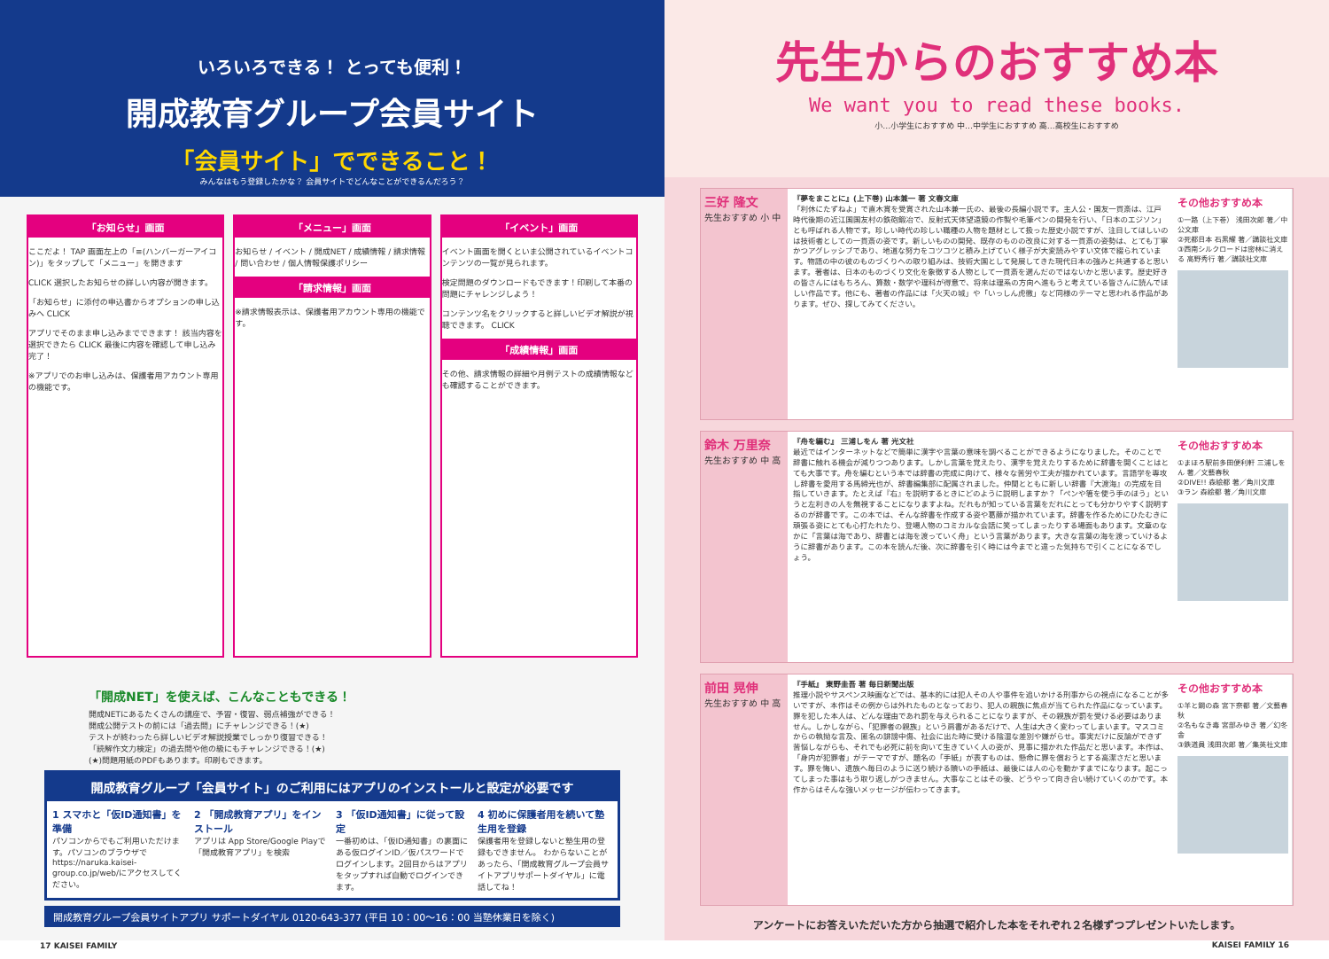いろいろできる！ とっても便利！
開成教育グループ会員サイト
「会員サイト」でできること！
みんなはもう登録したかな？ 会員サイトでどんなことができるんだろう？
「お知らせ」画面
ここだよ！ TAP 画面左上の「≡(ハンバーガーアイコン)」をタップして「メニュー」を開きます
CLICK 選択したお知らせの詳しい内容が開きます。
「お知らせ」に添付の申込書からオプションの申し込みへ CLICK
アプリでそのまま申し込みまでできます！ 該当内容を選択できたら CLICK 最後に内容を確認して申し込み完了！
※アプリでのお申し込みは、保護者用アカウント専用の機能です。
「メニュー」画面
お知らせ / イベント / 開成NET / 成績情報 / 請求情報 / 問い合わせ / 個人情報保護ポリシー
「請求情報」画面
※請求情報表示は、保護者用アカウント専用の機能です。
「イベント」画面
イベント画面を開くといま公開されているイベントコンテンツの一覧が見られます。
検定問題のダウンロードもできます！印刷して本番の問題にチャレンジしよう！
コンテンツ名をクリックすると詳しいビデオ解説が視聴できます。 CLICK
「成績情報」画面
その他、請求情報の詳細や月例テストの成績情報なども確認することができます。
「開成NET」を使えば、こんなこともできる！
開成NETにあるたくさんの講座で、予習・復習、弱点補強ができる！
開成公開テストの前には「過去問」にチャレンジできる！(★)
テストが終わったら詳しいビデオ解説授業でしっかり復習できる！
「読解作文力検定」の過去問や他の級にもチャレンジできる！(★)
(★)問題用紙のPDFもあります。印刷もできます。
開成教育グループ「会員サイト」のご利用にはアプリのインストールと設定が必要です
1 スマホと「仮ID通知書」を準備
パソコンからでもご利用いただけます。パソコンのブラウザで https://naruka.kaisei-group.co.jp/web/にアクセスしてください。
2 「開成教育アプリ」をインストール
アプリは App Store/Google Playで「開成教育アプリ」を検索
3 「仮ID通知書」に従って設定
一番初めは、「仮ID通知書」の裏面にある仮ログインID／仮パスワードでログインします。2回目からはアプリをタップすれば自動でログインできます。
4 初めに保護者用を続いて塾生用を登録
保護者用を登録しないと塾生用の登録もできません。 わからないことがあったら、「開成教育グループ会員サイトアプリサポートダイヤル」に電話してね！
開成教育グループ会員サイトアプリ サポートダイヤル 0120-643-377 (平日 10：00～16：00 当塾休業日を除く)
17 KAISEI FAMILY
先生からのおすすめ本
We want you to read these books.
小…小学生におすすめ 中…中学生におすすめ 高…高校生におすすめ
三好 隆文
先生おすすめ 小 中
『夢をまことに』(上下巻) 山本兼一 著 文春文庫
「利休にたずねよ」で直木賞を受賞された山本兼一氏の、最後の長編小説です。主人公・国友一貫斎は、江戸時代後期の近江国国友村の鉄砲鍛冶で、反射式天体望遠鏡の作製や毛筆ペンの開発を行い、「日本のエジソン」とも呼ばれる人物です。珍しい時代の珍しい職種の人物を題材として扱った歴史小説ですが、注目してほしいのは技術者としての一貫斎の姿です。新しいものの開発、既存のものの改良に対する一貫斎の姿勢は、とても丁寧かつアグレッシブであり、地道な努力をコツコツと積み上げていく様子が大変読みやすい文体で綴られています。物語の中の彼のものづくりへの取り組みは、技術大国として発展してきた現代日本の強みと共通すると思います。著者は、日本のものづくり文化を象徴する人物として一貫斎を選んだのではないかと思います。歴史好きの皆さんにはもちろん、算数・数学や理科が得意で、将来は理系の方向へ進もうと考えている皆さんに読んでほしい作品です。他にも、著者の作品には「火天の城」や「いっしん虎徹」など同様のテーマと思われる作品があります。ぜひ、探してみてください。
その他おすすめ本
①一路（上下巻） 浅田次郎 著／中公文庫
②死都日本 石黒耀 著／講談社文庫
③西南シルクロードは密林に消える 高野秀行 著／講談社文庫
鈴木 万里奈
先生おすすめ 中 高
『舟を編む』 三浦しをん 著 光文社
最近ではインターネットなどで簡単に漢字や言葉の意味を調べることができるようになりました。そのことで辞書に触れる機会が減りつつあります。しかし言葉を覚えたり、漢字を覚えたりするために辞書を開くことはとても大事です。舟を編むという本では辞書の完成に向けて、様々な苦労や工夫が描かれています。言語学を専攻し辞書を愛用する馬締光也が、辞書編集部に配属されました。仲間とともに新しい辞書『大渡海』の完成を目指していきます。たとえば『右』を説明するときにどのように説明しますか？「ペンや箸を使う手のほう」というと左利きの人を無視することになりますよね。だれもが知っている言葉をだれにとっても分かりやすく説明するのが辞書です。この本では、そんな辞書を作成する姿や葛藤が描かれています。辞書を作るためにひたむきに頑張る姿にとても心打たれたり、登場人物のコミカルな会話に笑ってしまったりする場面もあります。文章のなかに「言葉は海であり、辞書とは海を渡っていく舟」という言葉があります。大きな言葉の海を渡っていけるように辞書があります。この本を読んだ後、次に辞書を引く時には今までと違った気持ちで引くことになるでしょう。
その他おすすめ本
①まほろ駅前多田便利軒 三浦しをん 著／文藝春秋
②DIVE!! 森絵都 著／角川文庫
③ラン 森絵都 著／角川文庫
前田 晃伸
先生おすすめ 中 高
『手紙』 東野圭吾 著 毎日新聞出版
推理小説やサスペンス映画などでは、基本的には犯人その人や事件を追いかける刑事からの視点になることが多いですが、本作はその例からは外れたものとなっており、犯人の親族に焦点が当てられた作品になっています。罪を犯した本人は、どんな理由であれ罰を与えられることになりますが、その親族が罰を受ける必要はありません。しかしながら、「犯罪者の親族」という肩書があるだけで、人生は大きく変わってしまいます。マスコミからの執拗な言及、匿名の誹謗中傷、社会に出た時に受ける陰湿な差別や嫌がらせ。事実だけに反論ができず苦悩しながらも、それでも必死に前を向いて生きていく人の姿が、見事に描かれた作品だと思います。本作は、「身内が犯罪者」がテーマですが、題名の「手紙」が表すものは、懸命に罪を償おうとする高潔さだと思います。罪を悔い、遺族へ毎日のように送り続ける贖いの手紙は、最後には人の心を動かすまでになります。起こってしまった事はもう取り返しがつきません。大事なことはその後、どうやって向き合い続けていくのかです。本作からはそんな強いメッセージが伝わってきます。
その他おすすめ本
①羊と鋼の森 宮下奈都 著／文藝春秋
②名もなき毒 宮部みゆき 著／幻冬舎
③鉄道員 浅田次郎 著／集英社文庫
アンケートにお答えいただいた方から抽選で紹介した本をそれぞれ２名様ずつプレゼントいたします。
KAISEI FAMILY 16